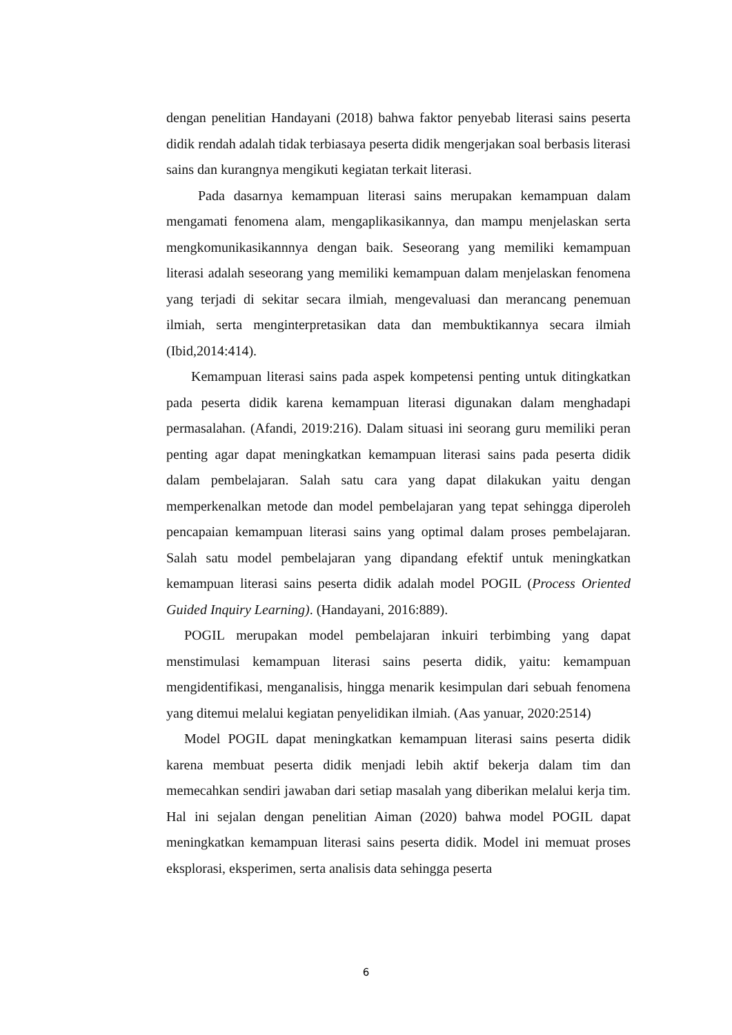dengan penelitian Handayani (2018) bahwa faktor penyebab literasi sains peserta didik rendah adalah tidak terbiasaya peserta didik mengerjakan soal berbasis literasi sains dan kurangnya mengikuti kegiatan terkait literasi.
Pada dasarnya kemampuan literasi sains merupakan kemampuan dalam mengamati fenomena alam, mengaplikasikannya, dan mampu menjelaskan serta mengkomunikasikannnya dengan baik. Seseorang yang memiliki kemampuan literasi adalah seseorang yang memiliki kemampuan dalam menjelaskan fenomena yang terjadi di sekitar secara ilmiah, mengevaluasi dan merancang penemuan ilmiah, serta menginterpretasikan data dan membuktikannya secara ilmiah (Ibid,2014:414).
Kemampuan literasi sains pada aspek kompetensi penting untuk ditingkatkan pada peserta didik karena kemampuan literasi digunakan dalam menghadapi permasalahan. (Afandi, 2019:216). Dalam situasi ini seorang guru memiliki peran penting agar dapat meningkatkan kemampuan literasi sains pada peserta didik dalam pembelajaran. Salah satu cara yang dapat dilakukan yaitu dengan memperkenalkan metode dan model pembelajaran yang tepat sehingga diperoleh pencapaian kemampuan literasi sains yang optimal dalam proses pembelajaran. Salah satu model pembelajaran yang dipandang efektif untuk meningkatkan kemampuan literasi sains peserta didik adalah model POGIL (Process Oriented Guided Inquiry Learning). (Handayani, 2016:889).
POGIL merupakan model pembelajaran inkuiri terbimbing yang dapat menstimulasi kemampuan literasi sains peserta didik, yaitu: kemampuan mengidentifikasi, menganalisis, hingga menarik kesimpulan dari sebuah fenomena yang ditemui melalui kegiatan penyelidikan ilmiah. (Aas yanuar, 2020:2514)
Model POGIL dapat meningkatkan kemampuan literasi sains peserta didik karena membuat peserta didik menjadi lebih aktif bekerja dalam tim dan memecahkan sendiri jawaban dari setiap masalah yang diberikan melalui kerja tim. Hal ini sejalan dengan penelitian Aiman (2020) bahwa model POGIL dapat meningkatkan kemampuan literasi sains peserta didik. Model ini memuat proses eksplorasi, eksperimen, serta analisis data sehingga peserta
6